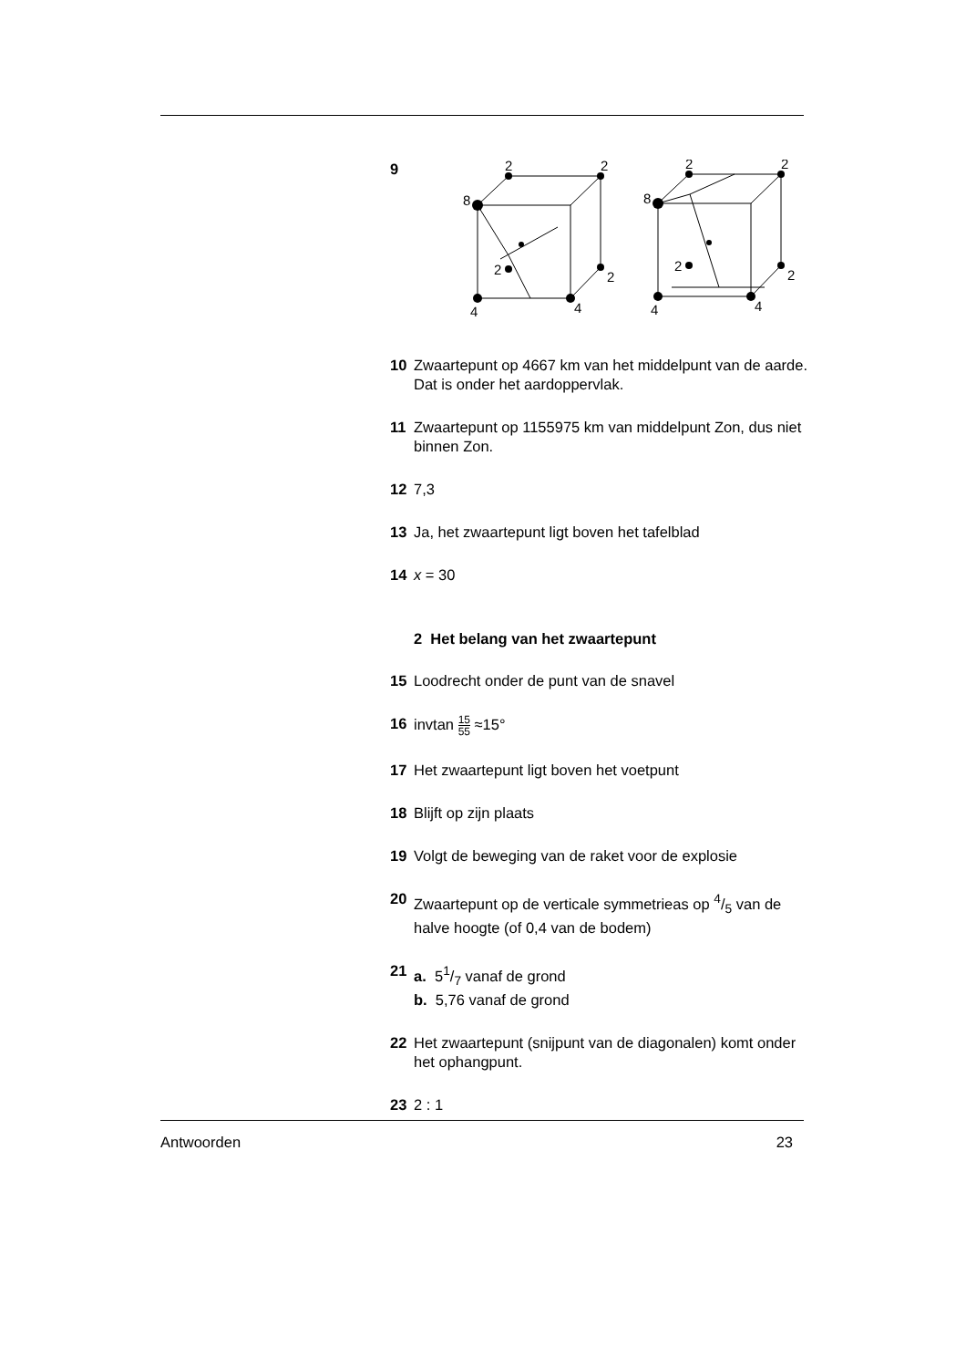9
2
2
8
2
2
4
4
2
2
8
2
2
4
4
10 Zwaartepunt op 4667 km van het middelpunt van de aarde. Dat is onder het aardoppervlak.
11 Zwaartepunt op 1155975 km van middelpunt Zon, dus niet binnen Zon.
12 7,3
13 Ja, het zwaartepunt ligt boven het tafelblad
14 x = 30
2 Het belang van het zwaartepunt
15 Loodrecht onder de punt van de snavel
16 invtan 15 55 ≈15°
17 Het zwaartepunt ligt boven het voetpunt
18 Blijft op zijn plaats
19 Volgt de beweging van de raket voor de explosie
20 Zwaartepunt op de verticale symmetrieas op 4/5 van de halve hoogte (of 0,4 van de bodem)
21 a. 51/7 vanaf de grond
b. 5,76 vanaf de grond
22 Het zwaartepunt (snijpunt van de diagonalen) komt onder het ophangpunt.
23 2 : 1
Antwoorden 23